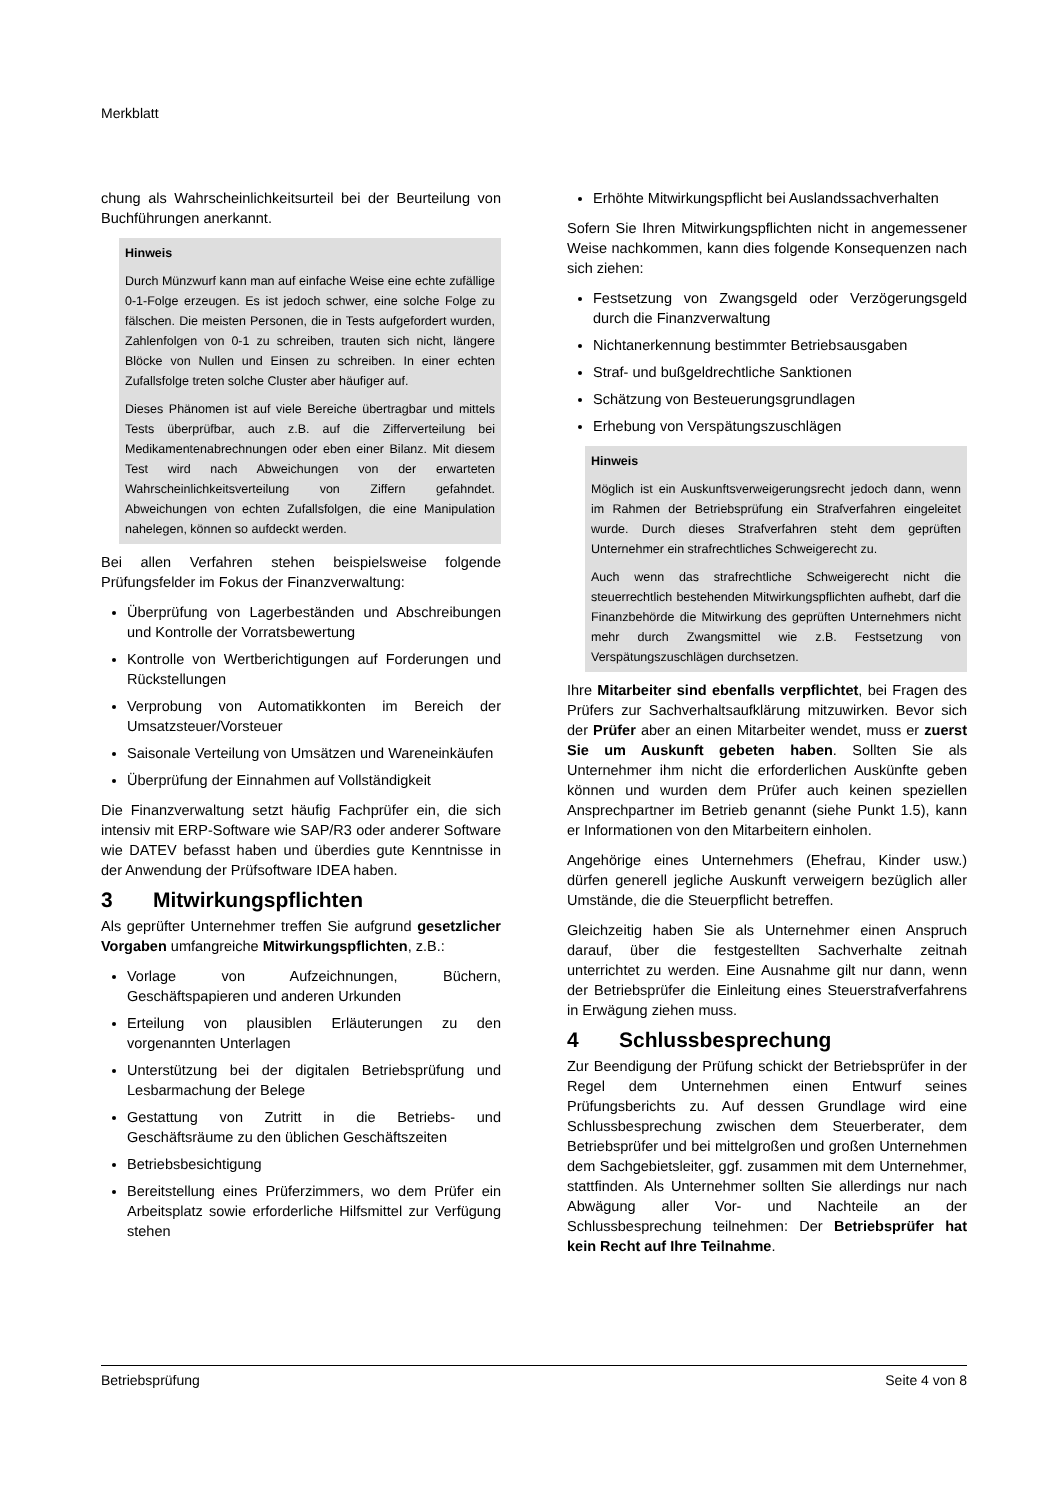Merkblatt
chung als Wahrscheinlichkeitsurteil bei der Beurteilung von Buchführungen anerkannt.
Hinweis
Durch Münzwurf kann man auf einfache Weise eine echte zufällige 0-1-Folge erzeugen. Es ist jedoch schwer, eine solche Folge zu fälschen. Die meisten Personen, die in Tests aufgefordert wurden, Zahlenfolgen von 0-1 zu schreiben, trauten sich nicht, längere Blöcke von Nullen und Einsen zu schreiben. In einer echten Zufallsfolge treten solche Cluster aber häufiger auf.
Dieses Phänomen ist auf viele Bereiche übertragbar und mittels Tests überprüfbar, auch z.B. auf die Zifferverteilung bei Medikamentenabrechnungen oder eben einer Bilanz. Mit diesem Test wird nach Abweichungen von der erwarteten Wahrscheinlichkeitsverteilung von Ziffern gefahndet. Abweichungen von echten Zufallsfolgen, die eine Manipulation nahelegen, können so aufdeckt werden.
Bei allen Verfahren stehen beispielsweise folgende Prüfungsfelder im Fokus der Finanzverwaltung:
Überprüfung von Lagerbeständen und Abschreibungen und Kontrolle der Vorratsbewertung
Kontrolle von Wertberichtigungen auf Forderungen und Rückstellungen
Verprobung von Automatikkonten im Bereich der Umsatzsteuer/Vorsteuer
Saisonale Verteilung von Umsätzen und Wareneinkäufen
Überprüfung der Einnahmen auf Vollständigkeit
Die Finanzverwaltung setzt häufig Fachprüfer ein, die sich intensiv mit ERP-Software wie SAP/R3 oder anderer Software wie DATEV befasst haben und überdies gute Kenntnisse in der Anwendung der Prüfsoftware IDEA haben.
3 Mitwirkungspflichten
Als geprüfter Unternehmer treffen Sie aufgrund gesetzlicher Vorgaben umfangreiche Mitwirkungspflichten, z.B.:
Vorlage von Aufzeichnungen, Büchern, Geschäftspapieren und anderen Urkunden
Erteilung von plausiblen Erläuterungen zu den vorgenannten Unterlagen
Unterstützung bei der digitalen Betriebsprüfung und Lesbarmachung der Belege
Gestattung von Zutritt in die Betriebs- und Geschäftsräume zu den üblichen Geschäftszeiten
Betriebsbesichtigung
Bereitstellung eines Prüferzimmers, wo dem Prüfer ein Arbeitsplatz sowie erforderliche Hilfsmittel zur Verfügung stehen
Erhöhte Mitwirkungspflicht bei Auslandssachverhalten
Sofern Sie Ihren Mitwirkungspflichten nicht in angemessener Weise nachkommen, kann dies folgende Konsequenzen nach sich ziehen:
Festsetzung von Zwangsgeld oder Verzögerungsgeld durch die Finanzverwaltung
Nichtanerkennung bestimmter Betriebsausgaben
Straf- und bußgeldrechtliche Sanktionen
Schätzung von Besteuerungsgrundlagen
Erhebung von Verspätungszuschlägen
Hinweis
Möglich ist ein Auskunftsverweigerungsrecht jedoch dann, wenn im Rahmen der Betriebsprüfung ein Strafverfahren eingeleitet wurde. Durch dieses Strafverfahren steht dem geprüften Unternehmer ein strafrechtliches Schweigerecht zu.
Auch wenn das strafrechtliche Schweigerecht nicht die steuerrechtlich bestehenden Mitwirkungspflichten aufhebt, darf die Finanzbehörde die Mitwirkung des geprüften Unternehmers nicht mehr durch Zwangsmittel wie z.B. Festsetzung von Verspätungszuschlägen durchsetzen.
Ihre Mitarbeiter sind ebenfalls verpflichtet, bei Fragen des Prüfers zur Sachverhaltsaufklärung mitzuwirken. Bevor sich der Prüfer aber an einen Mitarbeiter wendet, muss er zuerst Sie um Auskunft gebeten haben. Sollten Sie als Unternehmer ihm nicht die erforderlichen Auskünfte geben können und wurden dem Prüfer auch keinen speziellen Ansprechpartner im Betrieb genannt (siehe Punkt 1.5), kann er Informationen von den Mitarbeitern einholen.
Angehörige eines Unternehmers (Ehefrau, Kinder usw.) dürfen generell jegliche Auskunft verweigern bezüglich aller Umstände, die die Steuerpflicht betreffen.
Gleichzeitig haben Sie als Unternehmer einen Anspruch darauf, über die festgestellten Sachverhalte zeitnah unterrichtet zu werden. Eine Ausnahme gilt nur dann, wenn der Betriebsprüfer die Einleitung eines Steuerstrafverfahrens in Erwägung ziehen muss.
4 Schlussbesprechung
Zur Beendigung der Prüfung schickt der Betriebsprüfer in der Regel dem Unternehmen einen Entwurf seines Prüfungsberichts zu. Auf dessen Grundlage wird eine Schlussbesprechung zwischen dem Steuerberater, dem Betriebsprüfer und bei mittelgroßen und großen Unternehmen dem Sachgebietsleiter, ggf. zusammen mit dem Unternehmer, stattfinden. Als Unternehmer sollten Sie allerdings nur nach Abwägung aller Vor- und Nachteile an der Schlussbesprechung teilnehmen: Der Betriebsprüfer hat kein Recht auf Ihre Teilnahme.
Betriebsprüfung Seite 4 von 8